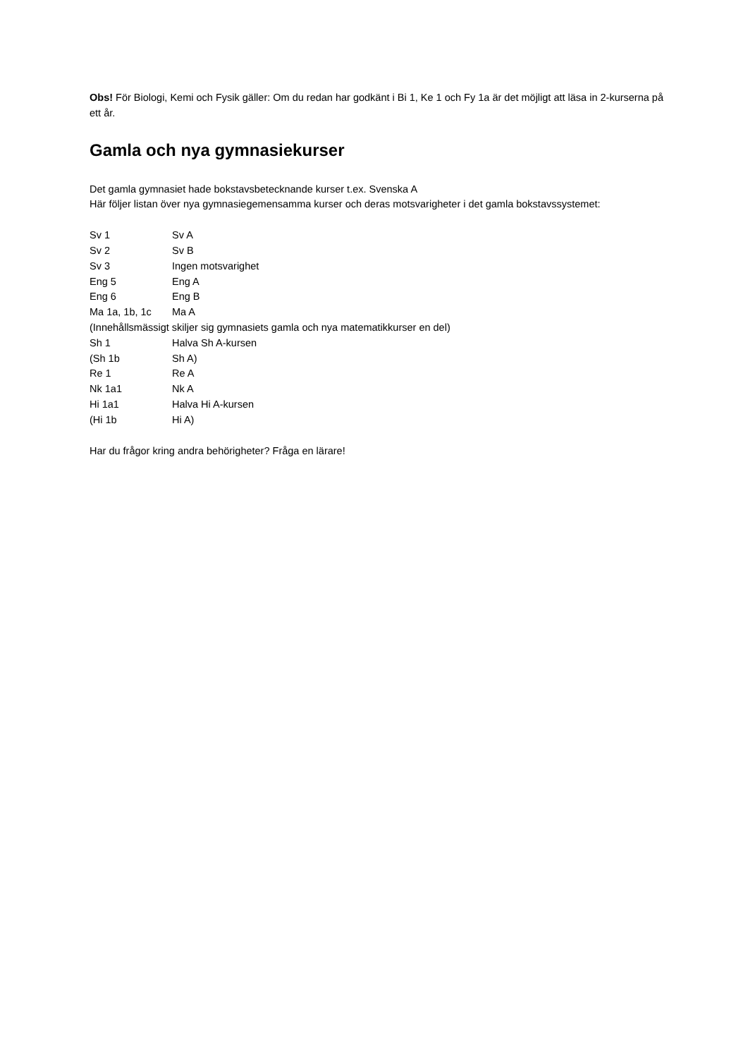Obs! För Biologi, Kemi och Fysik gäller: Om du redan har godkänt i Bi 1, Ke 1 och Fy 1a är det möjligt att läsa in 2-kurserna på ett år.
Gamla och nya gymnasiekurser
Det gamla gymnasiet hade bokstavsbetecknande kurser t.ex. Svenska A
Här följer listan över nya gymnasiegemensamma kurser och deras motsvarigheter i det gamla bokstavssystemet:
Sv 1 Sv A
Sv 2 Sv B
Sv 3 Ingen motsvarighet
Eng 5 Eng A
Eng 6 Eng B
Ma 1a, 1b, 1c Ma A
(Innehållsmässigt skiljer sig gymnasiets gamla och nya matematikkurser en del)
Sh 1 Halva Sh A-kursen
(Sh 1b Sh A)
Re 1 Re A
Nk 1a1 Nk A
Hi 1a1 Halva Hi A-kursen
(Hi 1b Hi A)
Har du frågor kring andra behörigheter? Fråga en lärare!